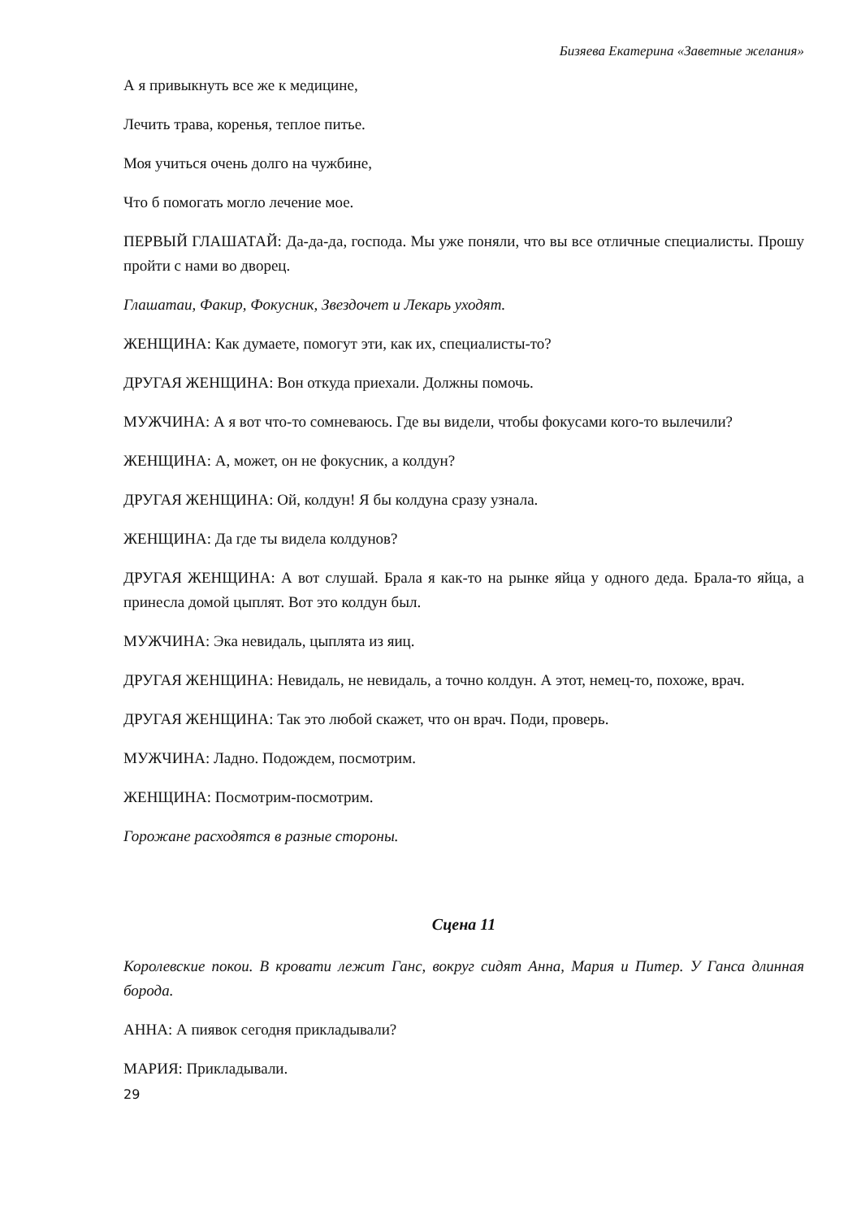Бизяева Екатерина «Заветные желания»
А я привыкнуть все же к медицине,
Лечить трава, коренья, теплое питье.
Моя учиться очень долго на чужбине,
Что б помогать могло лечение мое.
ПЕРВЫЙ ГЛАШАТАЙ: Да-да-да, господа. Мы уже поняли, что вы все отличные специалисты. Прошу пройти с нами во дворец.
Глашатаи, Факир, Фокусник, Звездочет и Лекарь уходят.
ЖЕНЩИНА: Как думаете, помогут эти, как их, специалисты-то?
ДРУГАЯ ЖЕНЩИНА: Вон откуда приехали. Должны помочь.
МУЖЧИНА: А я вот что-то сомневаюсь. Где вы видели, чтобы фокусами кого-то вылечили?
ЖЕНЩИНА: А, может, он не фокусник, а колдун?
ДРУГАЯ ЖЕНЩИНА: Ой, колдун! Я бы колдуна сразу узнала.
ЖЕНЩИНА: Да где ты видела колдунов?
ДРУГАЯ ЖЕНЩИНА: А вот слушай. Брала я как-то на рынке яйца у одного деда. Брала-то яйца, а принесла домой цыплят. Вот это колдун был.
МУЖЧИНА: Эка невидаль, цыплята из яиц.
ДРУГАЯ ЖЕНЩИНА: Невидаль, не невидаль, а точно колдун. А этот, немец-то, похоже, врач.
ДРУГАЯ ЖЕНЩИНА: Так это любой скажет, что он врач. Поди, проверь.
МУЖЧИНА: Ладно. Подождем, посмотрим.
ЖЕНЩИНА: Посмотрим-посмотрим.
Горожане расходятся в разные стороны.
Сцена 11
Королевские покои. В кровати лежит Ганс, вокруг сидят Анна, Мария и Питер. У Ганса длинная борода.
АННА: А пиявок сегодня прикладывали?
МАРИЯ: Прикладывали.
29